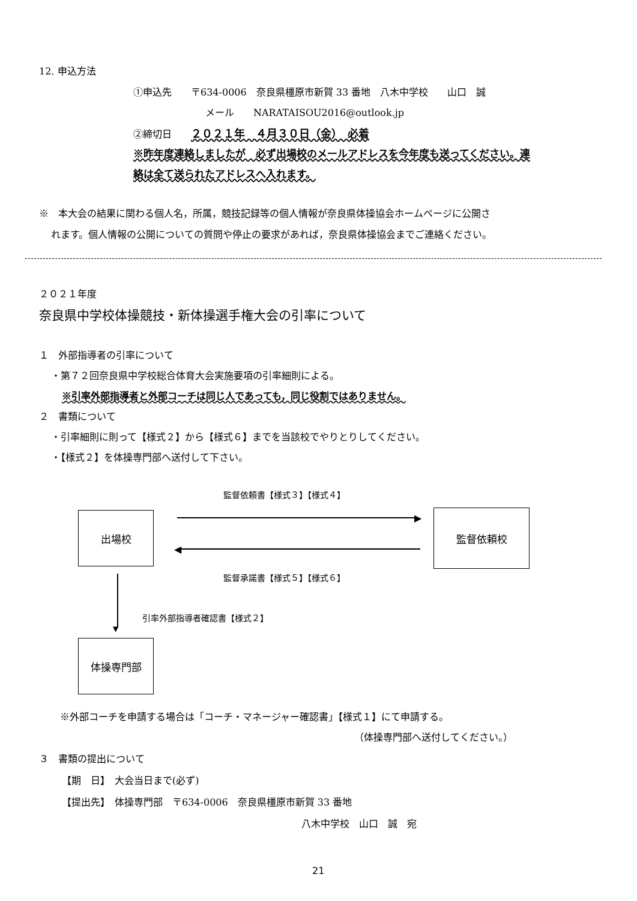12. 申込方法
①申込先　　〒634-0006　奈良県橿原市新賀 33 番地　八木中学校　　山口　誠
メール　　NARATAISOU2016@outlook.jp
②締切日　　２０２１年　４月３０日（金）　必着
※昨年度連絡しましたが　必ず出場校のメールアドレスを今年度も送ってください。連
絡は全て送られたアドレスへ入れます。
※　本大会の結果に関わる個人名，所属，競技記録等の個人情報が奈良県体操協会ホームページに公開さ
れます。個人情報の公開についての質問や停止の要求があれば，奈良県体操協会までご連絡ください。
２０２１年度
奈良県中学校体操競技・新体操選手権大会の引率について
１　外部指導者の引率について
・第７２回奈良県中学校総合体育大会実施要項の引率細則による。
※引率外部指導者と外部コーチは同じ人であっても，同じ役割ではありません。
２　書類について
・引率細則に則って【様式２】から【様式６】までを当該校でやりとりしてください。
・【様式２】を体操専門部へ送付して下さい。
監督依頼書【様式３】【様式４】
出場校 ▶
◀
監督依頼校
監督承諾書【様式５】【様式６】
▼
引率外部指導者確認書【様式２】
体操専門部
※外部コーチを申請する場合は「コーチ・マネージャー確認書」【様式１】にて申請する。
（体操専門部へ送付してください。）
３　書類の提出について
【期　日】　大会当日まで(必ず)
【提出先】　体操専門部　〒634-0006　奈良県橿原市新賀 33 番地
八木中学校　山口　誠　宛
21